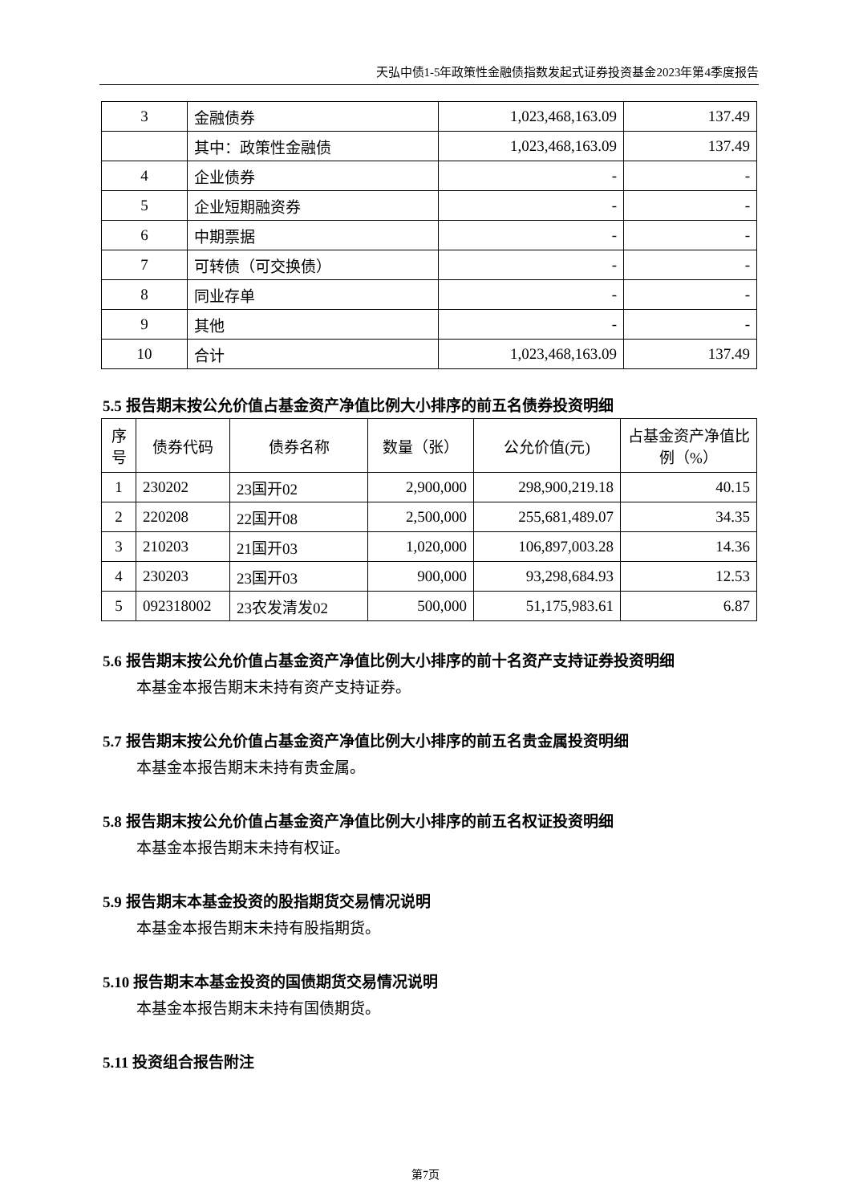天弘中债1-5年政策性金融债指数发起式证券投资基金2023年第4季度报告
| 3 | 金融债券 | 1,023,468,163.09 | 137.49 |
| | 其中：政策性金融债 | 1,023,468,163.09 | 137.49 |
| 4 | 企业债券 | - | - |
| 5 | 企业短期融资券 | - | - |
| 6 | 中期票据 | - | - |
| 7 | 可转债（可交换债） | - | - |
| 8 | 同业存单 | - | - |
| 9 | 其他 | - | - |
| 10 | 合计 | 1,023,468,163.09 | 137.49 |
5.5 报告期末按公允价值占基金资产净值比例大小排序的前五名债券投资明细
| 序号 | 债券代码 | 债券名称 | 数量（张） | 公允价值(元) | 占基金资产净值比例（%） |
| --- | --- | --- | --- | --- | --- |
| 1 | 230202 | 23国开02 | 2,900,000 | 298,900,219.18 | 40.15 |
| 2 | 220208 | 22国开08 | 2,500,000 | 255,681,489.07 | 34.35 |
| 3 | 210203 | 21国开03 | 1,020,000 | 106,897,003.28 | 14.36 |
| 4 | 230203 | 23国开03 | 900,000 | 93,298,684.93 | 12.53 |
| 5 | 092318002 | 23农发清发02 | 500,000 | 51,175,983.61 | 6.87 |
5.6 报告期末按公允价值占基金资产净值比例大小排序的前十名资产支持证券投资明细
本基金本报告期末未持有资产支持证券。
5.7 报告期末按公允价值占基金资产净值比例大小排序的前五名贵金属投资明细
本基金本报告期末未持有贵金属。
5.8 报告期末按公允价值占基金资产净值比例大小排序的前五名权证投资明细
本基金本报告期末未持有权证。
5.9 报告期末本基金投资的股指期货交易情况说明
本基金本报告期末未持有股指期货。
5.10 报告期末本基金投资的国债期货交易情况说明
本基金本报告期末未持有国债期货。
5.11 投资组合报告附注
第7页